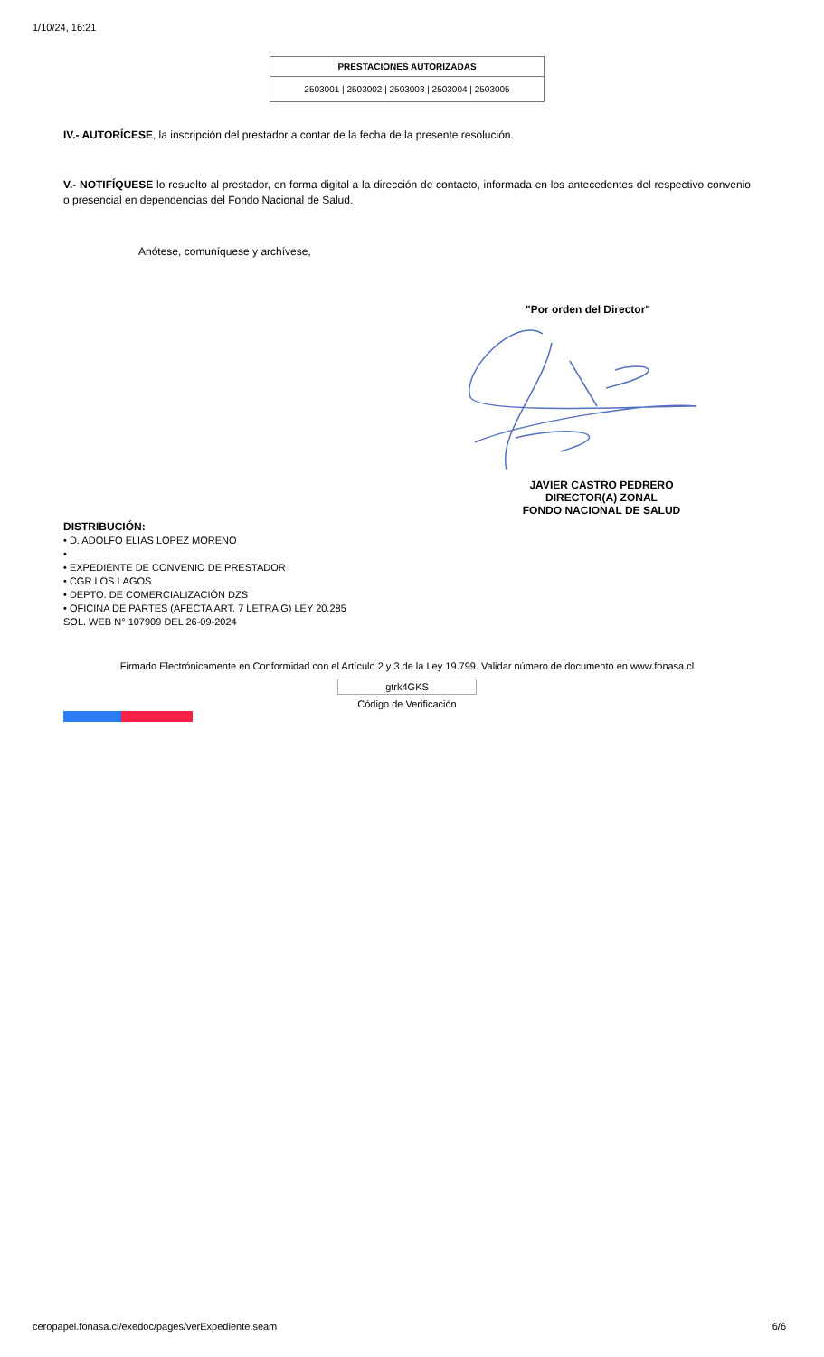1/10/24, 16:21
| PRESTACIONES AUTORIZADAS |
| --- |
| 2503001 / 2503002 / 2503003 / 2503004 / 2503005 |
IV.- AUTORÍCESE, la inscripción del prestador a contar de la fecha de la presente resolución.
V.- NOTIFÍQUESE lo resuelto al prestador, en forma digital a la dirección de contacto, informada en los antecedentes del respectivo convenio o presencial en dependencias del Fondo Nacional de Salud.
Anótese, comuníquese y archívese,
"Por orden del Director"
JAVIER CASTRO PEDRERO
DIRECTOR(A) ZONAL
FONDO NACIONAL DE SALUD
DISTRIBUCIÓN:
• D. ADOLFO ELIAS LOPEZ MORENO
•
• EXPEDIENTE DE CONVENIO DE PRESTADOR
• CGR LOS LAGOS
• DEPTO. DE COMERCIALIZACIÓN DZS
• OFICINA DE PARTES (AFECTA ART. 7 LETRA G) LEY 20.285
SOL. WEB N° 107909 DEL 26-09-2024
Firmado Electrónicamente en Conformidad con el Artículo 2 y 3 de la Ley 19.799. Validar número de documento en www.fonasa.cl
gtrk4GKS
Código de Verificación
ceropapel.fonasa.cl/exedoc/pages/verExpediente.seam 6/6